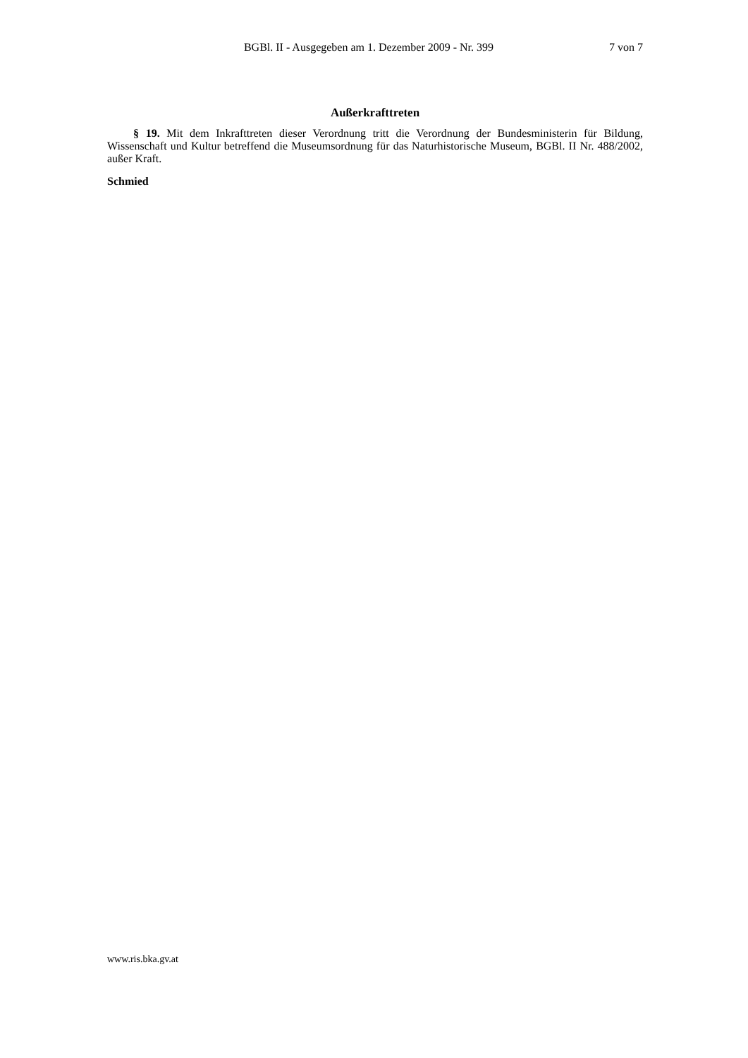BGBl. II - Ausgegeben am 1. Dezember 2009 - Nr. 399 7 von 7
Außerkrafttreten
§ 19. Mit dem Inkrafttreten dieser Verordnung tritt die Verordnung der Bundesministerin für Bildung, Wissenschaft und Kultur betreffend die Museumsordnung für das Naturhistorische Museum, BGBl. II Nr. 488/2002, außer Kraft.
Schmied
www.ris.bka.gv.at